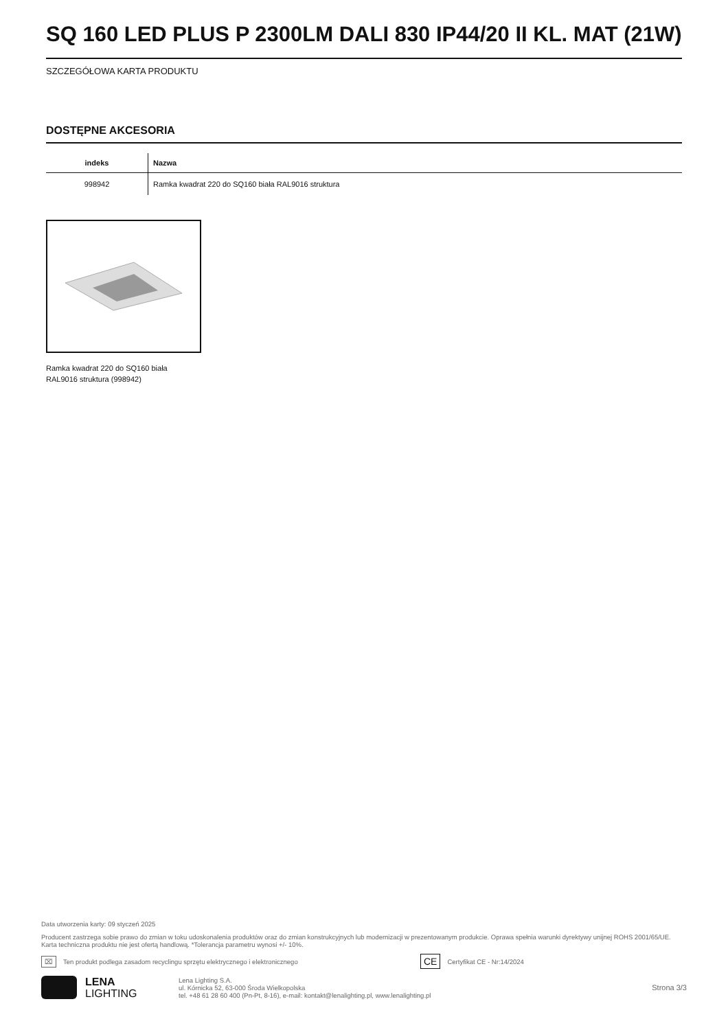SQ 160 LED PLUS P 2300LM DALI 830 IP44/20 II KL. MAT (21W)
SZCZEGÓŁOWA KARTA PRODUKTU
DOSTĘPNE AKCESORIA
| indeks | Nazwa |
| --- | --- |
| 998942 | Ramka kwadrat 220 do SQ160 biała RAL9016 struktura |
Ramka kwadrat 220 do SQ160 biała
RAL9016 struktura (998942)
Data utworzenia karty: 09 styczeń 2025
Producent zastrzega sobie prawo do zmian w toku udoskonalenia produktów oraz do zmian konstrukcyjnych lub modernizacji w prezentowanym produkcie. Oprawa spełnia warunki dyrektywy unijnej ROHS 2001/65/UE. Karta techniczna produktu nie jest ofertą handlową. *Tolerancja parametru wynosi +/- 10%.
⌧ Ten produkt podlega zasadom recyclingu sprzętu elektrycznego i elektronicznego CE Certyfikat CE - Nr:14/2024
LENA
LIGHTING
Lena Lighting S.A.
ul. Kórnicka 52, 63-000 Środa Wielkopolska
tel. +48 61 28 60 400 (Pn-Pt, 8-16), e-mail: kontakt@lenalighting.pl, www.lenalighting.pl
Strona 3/3